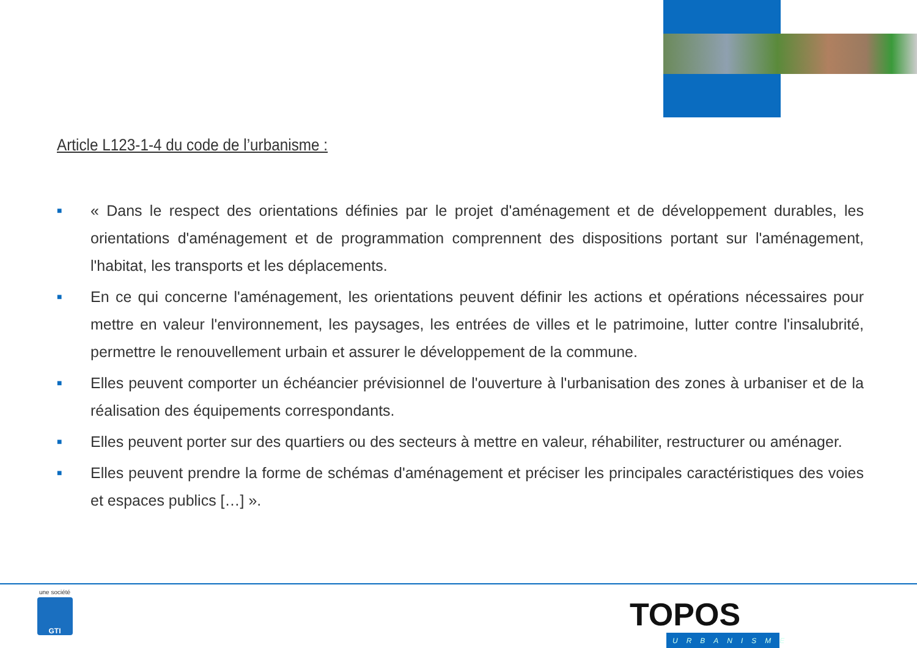Article L123-1-4 du code de l’urbanisme :
■ « Dans le respect des orientations définies par le projet d'aménagement et de développement durables, les orientations d'aménagement et de programmation comprennent des dispositions portant sur l'aménagement, l'habitat, les transports et les déplacements.
■ En ce qui concerne l'aménagement, les orientations peuvent définir les actions et opérations nécessaires pour mettre en valeur l'environnement, les paysages, les entrées de villes et le patrimoine, lutter contre l'insalubrité, permettre le renouvellement urbain et assurer le développement de la commune.
■ Elles peuvent comporter un échéancier prévisionnel de l'ouverture à l'urbanisation des zones à urbaniser et de la réalisation des équipements correspondants.
■ Elles peuvent porter sur des quartiers ou des secteurs à mettre en valeur, réhabiliter, restructurer ou aménager.
■ Elles peuvent prendre la forme de schémas d'aménagement et préciser les principales caractéristiques des voies et espaces publics […] ».
une société
GTI
TOPOS
URBANISME